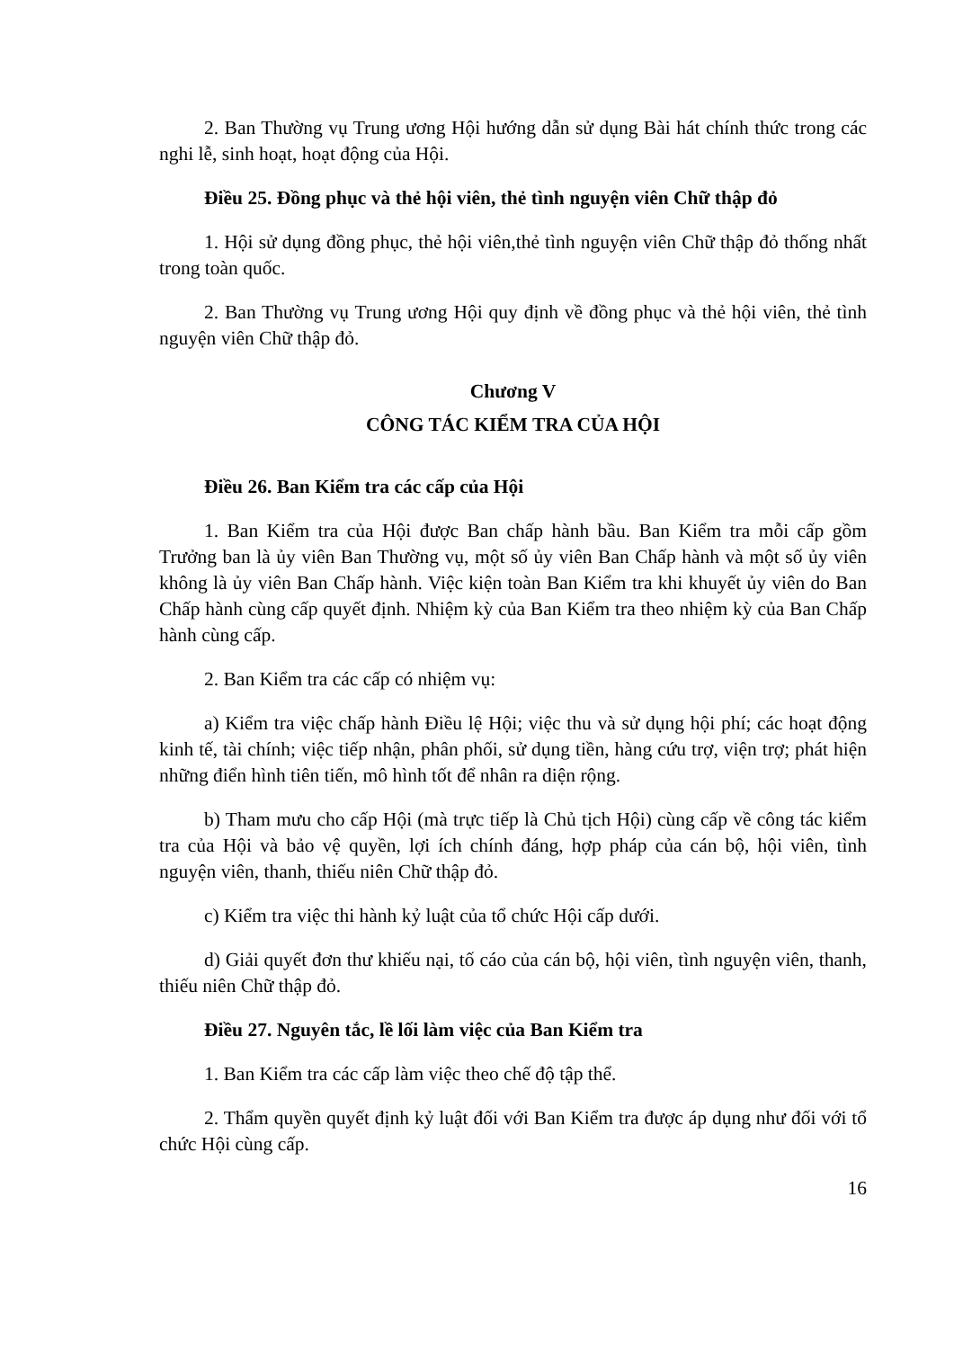2. Ban Thường vụ Trung ương Hội hướng dẫn sử dụng Bài hát chính thức trong các nghi lễ, sinh hoạt, hoạt động của Hội.
Điều 25. Đồng phục và thẻ hội viên, thẻ tình nguyện viên Chữ thập đỏ
1. Hội sử dụng đồng phục, thẻ hội viên,thẻ tình nguyện viên Chữ thập đỏ thống nhất trong toàn quốc.
2. Ban Thường vụ Trung ương Hội quy định về đồng phục và thẻ hội viên, thẻ tình nguyện viên Chữ thập đỏ.
Chương V
CÔNG TÁC KIỂM TRA CỦA HỘI
Điều 26. Ban Kiểm tra các cấp của Hội
1. Ban Kiểm tra của Hội được Ban chấp hành bầu. Ban Kiểm tra mỗi cấp gồm Trưởng ban là ủy viên Ban Thường vụ, một số ủy viên Ban Chấp hành và một số ủy viên không là ủy viên Ban Chấp hành. Việc kiện toàn Ban Kiểm tra khi khuyết ủy viên do Ban Chấp hành cùng cấp quyết định. Nhiệm kỳ của Ban Kiểm tra theo nhiệm kỳ của Ban Chấp hành cùng cấp.
2. Ban Kiểm tra các cấp có nhiệm vụ:
a) Kiểm tra việc chấp hành Điều lệ Hội; việc thu và sử dụng hội phí; các hoạt động kinh tế, tài chính; việc tiếp nhận, phân phối, sử dụng tiền, hàng cứu trợ, viện trợ; phát hiện những điển hình tiên tiến, mô hình tốt để nhân ra diện rộng.
b) Tham mưu cho cấp Hội (mà trực tiếp là Chủ tịch Hội) cùng cấp về công tác kiểm tra của Hội và bảo vệ quyền, lợi ích chính đáng, hợp pháp của cán bộ, hội viên, tình nguyện viên, thanh, thiếu niên Chữ thập đỏ.
c) Kiểm tra việc thi hành kỷ luật của tổ chức Hội cấp dưới.
d) Giải quyết đơn thư khiếu nại, tố cáo của cán bộ, hội viên, tình nguyện viên, thanh, thiếu niên Chữ thập đỏ.
Điều 27. Nguyên tắc, lề lối làm việc của Ban Kiểm tra
1. Ban Kiểm tra các cấp làm việc theo chế độ tập thể.
2. Thẩm quyền quyết định kỷ luật đối với Ban Kiểm tra được áp dụng như đối với tổ chức Hội cùng cấp.
16